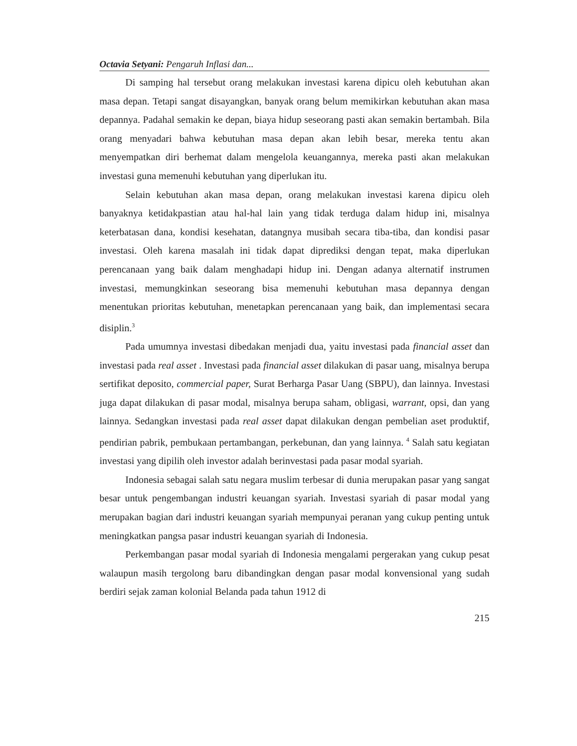Octavia Setyani: Pengaruh Inflasi dan...
Di samping hal tersebut orang melakukan investasi karena dipicu oleh kebutuhan akan masa depan. Tetapi sangat disayangkan, banyak orang belum memikirkan kebutuhan akan masa depannya. Padahal semakin ke depan, biaya hidup seseorang pasti akan semakin bertambah. Bila orang menyadari bahwa kebutuhan masa depan akan lebih besar, mereka tentu akan menyempatkan diri berhemat dalam mengelola keuangannya, mereka pasti akan melakukan investasi guna memenuhi kebutuhan yang diperlukan itu.
Selain kebutuhan akan masa depan, orang melakukan investasi karena dipicu oleh banyaknya ketidakpastian atau hal-hal lain yang tidak terduga dalam hidup ini, misalnya keterbatasan dana, kondisi kesehatan, datangnya musibah secara tiba-tiba, dan kondisi pasar investasi. Oleh karena masalah ini tidak dapat diprediksi dengan tepat, maka diperlukan perencanaan yang baik dalam menghadapi hidup ini. Dengan adanya alternatif instrumen investasi, memungkinkan seseorang bisa memenuhi kebutuhan masa depannya dengan menentukan prioritas kebutuhan, menetapkan perencanaan yang baik, dan implementasi secara disiplin.<sup>3</sup>
Pada umumnya investasi dibedakan menjadi dua, yaitu investasi pada financial asset dan investasi pada real asset . Investasi pada financial asset dilakukan di pasar uang, misalnya berupa sertifikat deposito, commercial paper, Surat Berharga Pasar Uang (SBPU), dan lainnya. Investasi juga dapat dilakukan di pasar modal, misalnya berupa saham, obligasi, warrant, opsi, dan yang lainnya. Sedangkan investasi pada real asset dapat dilakukan dengan pembelian aset produktif, pendirian pabrik, pembukaan pertambangan, perkebunan, dan yang lainnya. <sup>4</sup> Salah satu kegiatan investasi yang dipilih oleh investor adalah berinvestasi pada pasar modal syariah.
Indonesia sebagai salah satu negara muslim terbesar di dunia merupakan pasar yang sangat besar untuk pengembangan industri keuangan syariah. Investasi syariah di pasar modal yang merupakan bagian dari industri keuangan syariah mempunyai peranan yang cukup penting untuk meningkatkan pangsa pasar industri keuangan syariah di Indonesia.
Perkembangan pasar modal syariah di Indonesia mengalami pergerakan yang cukup pesat walaupun masih tergolong baru dibandingkan dengan pasar modal konvensional yang sudah berdiri sejak zaman kolonial Belanda pada tahun 1912 di
215